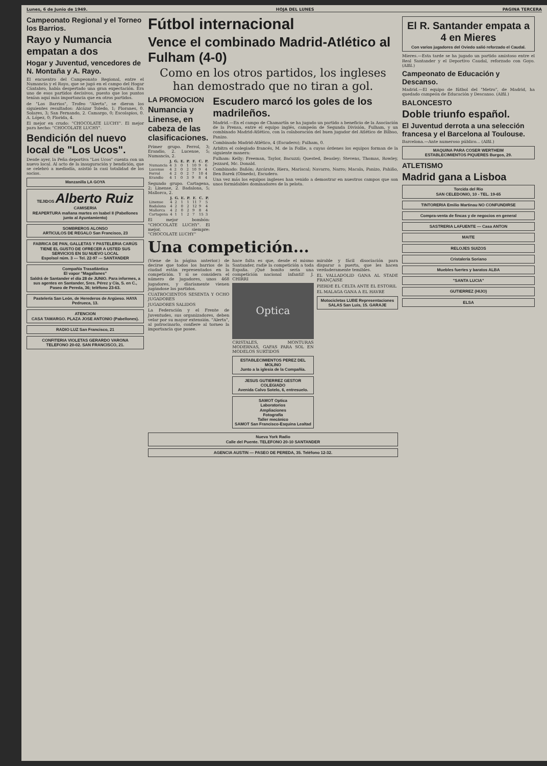Lunes, 6 de Junio de 1949. HOJA DEL LUNES PAGINA TERCERA
Campeonato Regional y el Torneo los Barrios.
Rayo y Numancia empatan a dos
Hogar y Juventud, vencedores de N. Montaña y A. Rayo.
El encuentro del Campeonato Regional, entre el Numancia y el Rayo, que se jugó en el campo del Hogar Cántabro, había despertado una gran expectación. Era uno de esos partidos decisivos, puesto que los puntos tenían aquí más importancia que en otros partidos.
de "Los Barrios", Trofeo "Alerta", se dieron los siguientes resultados: Alcázar Toledo, 1; Floranes, 0. Solares, 3; San Fernando, 2. Camargo, 0; Escolapios, 0. A. López, 0; Florida, 4.
El mejor en crudo: "CHOCOLATE LUCHY". El mejor para hecho: "CHOCOLATE LUCHY".
Bendición del nuevo local de "Los Ucos".
Desde ayer, la Peña deportiva "Los Ucos" cuenta con un nuevo local. Al acto de la inauguración y bendición, que se celebró a mediodía, asistió la casi totalidad de los socios.
Manzanilla LA GOYA
TEJIDOS Alberto Ruiz CAMISERIA
REAPERTURA mañana martes en Isabel II (Pabellones junto al Ayuntamiento)
SOMBREROS ALONSO
ARTICULOS DE REGALO San Francisco, 23
FABRICA DE PAN, GALLETAS Y PASTELERIA CARÚS
TIENE EL GUSTO DE OFRECER A USTED SUS SERVICIOS EN SU NUEVO LOCAL
Espolsol núm. 3 --- Tel. 22-97 --- SANTANDER
Compañía Trasatlántica
El vapor "Magallanes"
Saldrá de Santander el día 28 de JUNIO. Para informes, a sus agentes en Santander, Sres. Pérez y Cía, S. en C., Paseo de Pereda, 36; teléfono 23-63.
Pastelería San León, de Herederos de Argüeso. HAYA Pedrueca, 13.
ATENCION
CASA TAMARGO. PLAZA JOSE ANTONIO (Pabellones).
RADIO LUZ San Francisco, 21
CONFITERIA VIOLETAS GERARDO VARONA
TELEFONO 20-02. SAN FRANCISCO, 21.
Fútbol internacional
Vence el combinado Madrid-Atlético al Fulham (4-0)
Como en los otros partidos, los ingleses han demostrado que no tiran a gol.
LA PROMOCION
Numancia y Linense, en cabeza de las clasificaciones.
Primer grupo. Ferrol, 3; Erandio, 2. Lucense, 5; Numancia, 2.
| | J. | G. | E. | P. | F. | C. | P. |
| --- | --- | --- | --- | --- | --- | --- | --- |
| Numancia | 4 | 3 | 0 | 1 | 10 | 9 | 6 |
| Lucense | 4 | 2 | 0 | 2 | 10 | 9 | 4 |
| Ferrol | 4 | 2 | 0 | 2 | 7 | 10 | 4 |
| Erandio | 4 | 1 | 0 | 3 | 9 | 8 | 4 |
Segundo grupo. Cartagena, 2; Linense, 2. Badalona, 5; Mallorca, 2.
| | J. | G. | E. | P. | F. | C. | P. |
| --- | --- | --- | --- | --- | --- | --- | --- |
| Linense | 4 | 2 | 1 | 1 | 11 | 7 | 5 |
| Badalona | 4 | 2 | 0 | 2 | 12 | 9 | 4 |
| Mallorca | 4 | 2 | 0 | 2 | 9 | 8 | 4 |
| Cartagena | 4 | 1 | 1 | 2 | 7 | 15 | 3 |
El mejor bombón: "CHOCOLATE LUCHY". El mejor, siempre: "CHOCOLATE LUCHY"
Escudero marcó los goles de los madrileños.
Madrid.—En el campo de Chamartín se ha jugado un partido a beneficio de la Asociación de la Prensa, entre el equipo inglés, campeón de Segunda División, Fulham, y un combinado Madrid-Atlético, con la colaboración del buen jugador del Atlético de Bilbao, Panizo.
Combinado Madrid-Atlético, 4 (Escudero); Fulham, 0.
Arbitra el colegiado francés, M. de la Follie, a cuyas órdenes los equipos forman de la siguiente manera:
Fulham: Kelly; Freeman, Taylor, Bacuzzi; Quested, Beasley; Stevens, Thomas, Rowley, Jezzard, Mc. Donald.
Combinado: Bañón; Azcárate, Riera, Mariscal; Navarro, Narro; Macala, Panizo, Pahiño, Ben Barek (Olmedo), Escudero.
Una vez más los equipos ingleses han venido a demostrar en nuestros campos que son unos formidables dominadores de la pelota.
Una competición...
(Viene de la página anterior.) de decirse que todos los barrios de la ciudad están representados en la competición. Y si se considera el número de jugadores, unos 468 jugadores, y diariamente vienen jugándose los partidos.
CUATROCIENTOS SESENTA Y OCHO JUGADORES
JUGADORES SALIDOS
La Federación y el Frente de Juventudes, sus organizadores, deben velar por su mayor extensión. "Alerta", al patrocinarlo, confiere al torneo la importancia que posee.
hace falta es que, desde el mismo Santander, radie la competición a toda España. ¡Qué bonito sería una competición nacional infantil! J. CHIRRI
Optica
CRISTALES, MONTURAS MODERNAS, GAFAS PARA SOL EN MODELOS SURTIDOS
ESTABLECIMIENTOS PEREZ DEL MOLINO
Junto a la iglesia de la Compañía.
JESUS GUTIERREZ GESTOR COLEGIADO
Avenida Calvo Sotelo, 6, entresuelo.
SAMOT Optica
Laboratorios
Ampliaciones
Fotografía
Taller mecánico
SAMOT San Francisco-Esquina Lealtad
mirable y fácil disociación para disparar a puerta, que les hacen verdaderamente temibles.
EL VALLADOLID GANA AL STADE FRANÇAISE
PIERDE EL CELTA ANTE EL ESTORIL
EL MALAGA GANA A EL HAVRE
Motocicletas LUBE Representaciones SALAS San Luis, 15. GARAJE
Nueva York Radio
Calle del Puente. TELEFONO 20-10 SANTANDER
AGENCIA AUSTIN — PASEO DE PEREDA, 35. Teléfono 12-32.
El R. Santander empata a 4 en Mieres
Con varios jugadores del Oviedo salió reforzado el Caudal.
Mieres.—Esta tarde se ha jugado un partido amistoso entre el Real Santander y el Deportivo Caudal, reforzado con Goyo. (Alfil.)
Campeonato de Educación y Descanso.
Madrid.—El equipo de fútbol del "Metro", de Madrid, ha quedado campeón de Educación y Descanso. (Alfil.)
BALONCESTO
Doble triunfo español.
El Juventud derrota a una selección francesa y el Barcelona al Toulouse.
Barcelona.—Ante numeroso público... (Alfil.)
MAQUINA PARA COSER WERTHEIM
ESTABLECIMIENTOS PIQUERES Burgos, 29.
ATLETISMO
Madrid gana a Lisboa
Torcida del Rio
SAN CELEDONIO, 10 - TEL. 19-65
TINTORERIA Emilio Martinau NO CONFUNDIRSE
Compra-venta de fincas y de negocios en general
SASTRERIA LAFUENTE — Casa ANTON
MAITE
RELOJES SUIZOS
Cristalería Soriano
Muebles fuertes y baratos ALBA
"SANTA LUCIA"
GUTIERREZ (HIJO)
ELSA